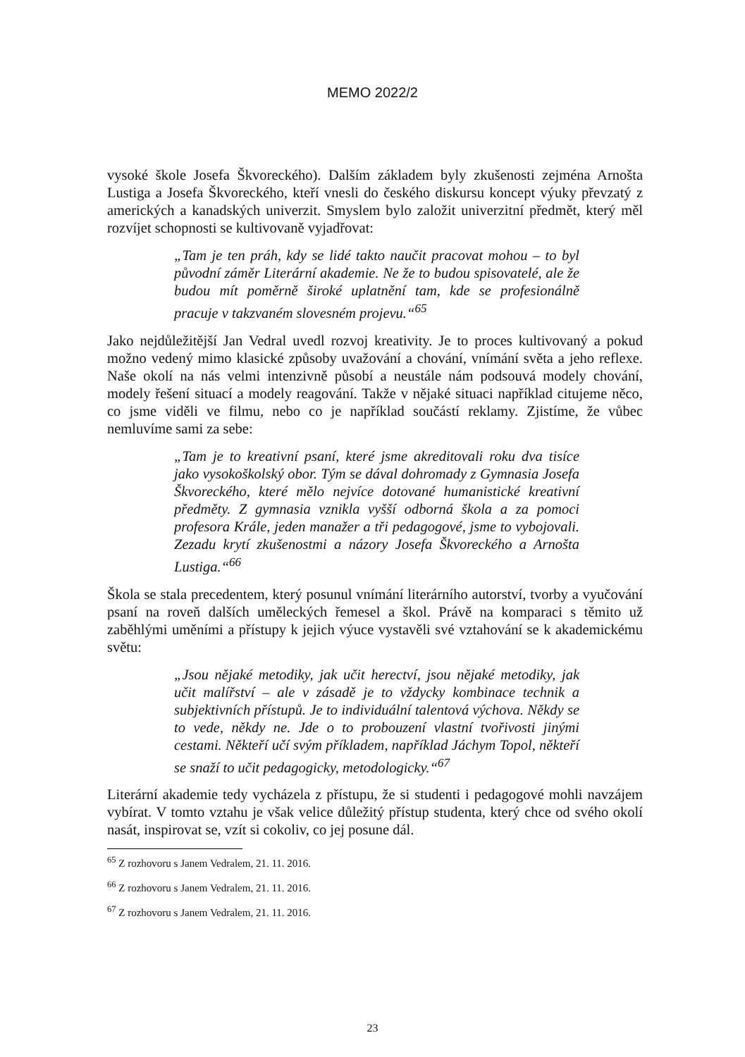MEMO 2022/2
vysoké škole Josefa Škvoreckého). Dalším základem byly zkušenosti zejména Arnošta Lustiga a Josefa Škvoreckého, kteří vnesli do českého diskursu koncept výuky převzatý z amerických a kanadských univerzit. Smyslem bylo založit univerzitní předmět, který měl rozvíjet schopnosti se kultivovaně vyjadřovat:
„Tam je ten práh, kdy se lidé takto naučit pracovat mohou – to byl původní záměr Literární akademie. Ne že to budou spisovatelé, ale že budou mít poměrně široké uplatnění tam, kde se profesionálně pracuje v takzvaném slovesném projevu.“<sup>65</sup>
Jako nejdůležitější Jan Vedral uvedl rozvoj kreativity. Je to proces kultivovaný a pokud možno vedený mimo klasické způsoby uvažování a chování, vnímání světa a jeho reflexe. Naše okolí na nás velmi intenzivně působí a neustále nám podsouvá modely chování, modely řešení situací a modely reagování. Takže v nějaké situaci například citujeme něco, co jsme viděli ve filmu, nebo co je například součástí reklamy. Zjistíme, že vůbec nemluvíme sami za sebe:
„Tam je to kreativní psaní, které jsme akreditovali roku dva tisíce jako vysokoškolský obor. Tým se dával dohromady z Gymnasia Josefa Škvoreckého, které mělo nejvíce dotované humanistické kreativní předměty. Z gymnasia vznikla vyšší odborná škola a za pomoci profesora Krále, jeden manažer a tři pedagogové, jsme to vybojovali. Zezadu krytí zkušenostmi a názory Josefa Škvoreckého a Arnošta Lustiga.“<sup>66</sup>
Škola se stala precedentem, který posunul vnímání literárního autorství, tvorby a vyučování psaní na roveň dalších uměleckých řemesel a škol. Právě na komparaci s těmito už zaběhlými uměními a přístupy k jejich výuce vystavěli své vztahování se k akademickému světu:
„Jsou nějaké metodiky, jak učit herectví, jsou nějaké metodiky, jak učit malířství – ale v zásadě je to vždycky kombinace technik a subjektivních přístupů. Je to individuální talentová výchova. Někdy se to vede, někdy ne. Jde o to probouzení vlastní tvořivosti jinými cestami. Někteří učí svým příkladem, například Jáchym Topol, někteří se snaží to učit pedagogicky, metodologicky.“<sup>67</sup>
Literární akademie tedy vycházela z přístupu, že si studenti i pedagogové mohli navzájem vybírat. V tomto vztahu je však velice důležitý přístup studenta, který chce od svého okolí nasát, inspirovat se, vzít si cokoliv, co jej posune dál.
<sup>65</sup> Z rozhovoru s Janem Vedralem, 21. 11. 2016.
<sup>66</sup> Z rozhovoru s Janem Vedralem, 21. 11. 2016.
<sup>67</sup> Z rozhovoru s Janem Vedralem, 21. 11. 2016.
23